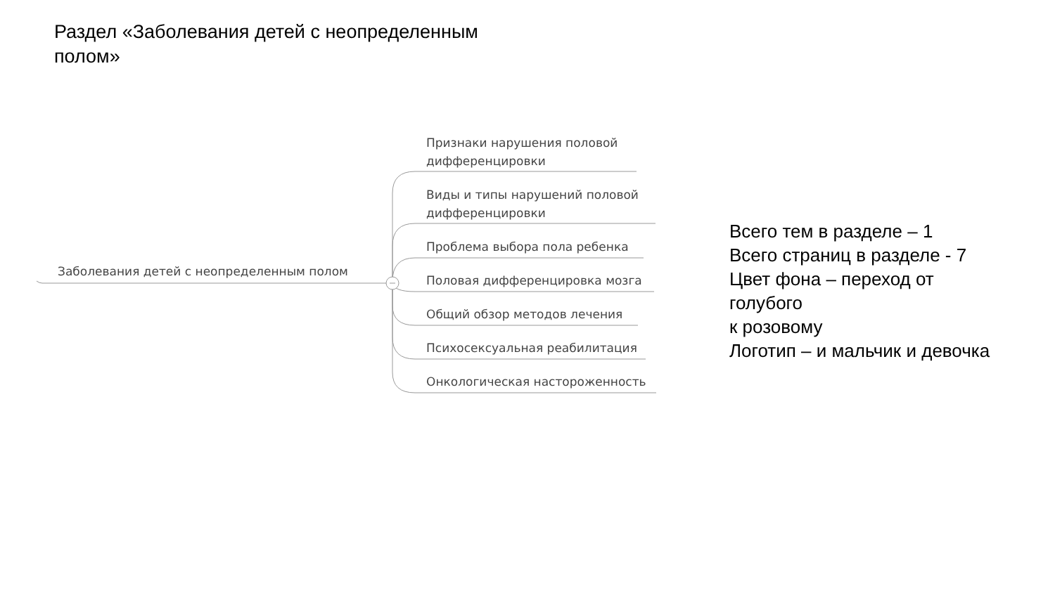Раздел «Заболевания детей с неопределенным полом»
Заболевания детей с неопределенным полом
Признаки нарушения половой дифференцировки
Виды и типы нарушений половой дифференцировки
Проблема выбора пола ребенка
Половая дифференцировка мозга
Общий обзор методов лечения
Психосексуальная реабилитация
Онкологическая настороженность
Всего тем в разделе – 1
Всего страниц в разделе - 7
Цвет фона – переход от
голубого
к розовому
Логотип – и мальчик и девочка